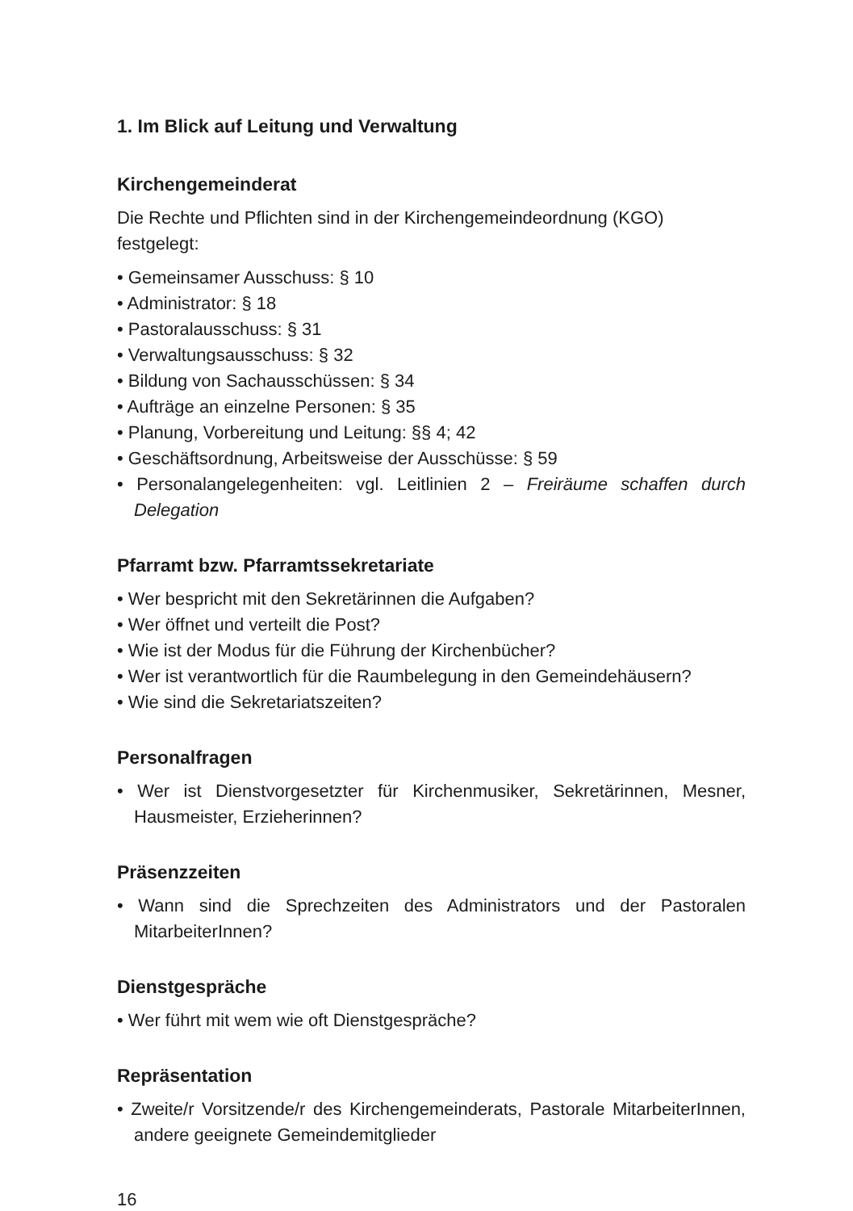1. Im Blick auf Leitung und Verwaltung
Kirchengemeinderat
Die Rechte und Pflichten sind in der Kirchengemeindeordnung (KGO) festgelegt:
• Gemeinsamer Ausschuss: § 10
• Administrator: § 18
• Pastoralausschuss: § 31
• Verwaltungsausschuss: § 32
• Bildung von Sachausschüssen: § 34
• Aufträge an einzelne Personen: § 35
• Planung, Vorbereitung und Leitung: §§ 4; 42
• Geschäftsordnung, Arbeitsweise der Ausschüsse: § 59
• Personalangelegenheiten: vgl. Leitlinien 2 – Freiräume schaffen durch Delegation
Pfarramt bzw. Pfarramtssekretariate
• Wer bespricht mit den Sekretärinnen die Aufgaben?
• Wer öffnet und verteilt die Post?
• Wie ist der Modus für die Führung der Kirchenbücher?
• Wer ist verantwortlich für die Raumbelegung in den Gemeindehäusern?
• Wie sind die Sekretariatszeiten?
Personalfragen
• Wer ist Dienstvorgesetzter für Kirchenmusiker, Sekretärinnen, Mesner, Hausmeister, Erzieherinnen?
Präsenzzeiten
• Wann sind die Sprechzeiten des Administrators und der Pastoralen MitarbeiterInnen?
Dienstgespräche
• Wer führt mit wem wie oft Dienstgespräche?
Repräsentation
• Zweite/r Vorsitzende/r des Kirchengemeinderats, Pastorale MitarbeiterInnen, andere geeignete Gemeindemitglieder
16